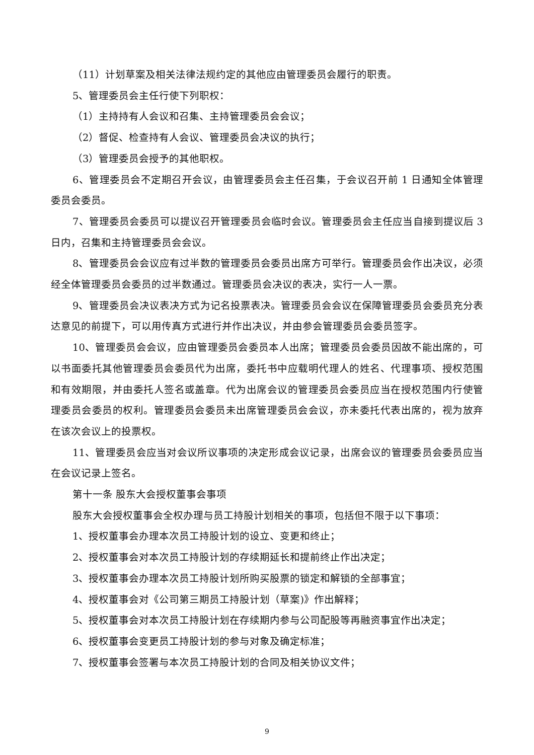（11）计划草案及相关法律法规约定的其他应由管理委员会履行的职责。
5、管理委员会主任行使下列职权：
（1）主持持有人会议和召集、主持管理委员会会议；
（2）督促、检查持有人会议、管理委员会决议的执行；
（3）管理委员会授予的其他职权。
6、管理委员会不定期召开会议，由管理委员会主任召集，于会议召开前 1 日通知全体管理委员会委员。
7、管理委员会委员可以提议召开管理委员会临时会议。管理委员会主任应当自接到提议后 3 日内，召集和主持管理委员会会议。
8、管理委员会会议应有过半数的管理委员会委员出席方可举行。管理委员会作出决议，必须经全体管理委员会委员的过半数通过。管理委员会决议的表决，实行一人一票。
9、管理委员会决议表决方式为记名投票表决。管理委员会会议在保障管理委员会委员充分表达意见的前提下，可以用传真方式进行并作出决议，并由参会管理委员会委员签字。
10、管理委员会会议，应由管理委员会委员本人出席；管理委员会委员因故不能出席的，可以书面委托其他管理委员会委员代为出席，委托书中应载明代理人的姓名、代理事项、授权范围和有效期限，并由委托人签名或盖章。代为出席会议的管理委员会委员应当在授权范围内行使管理委员会委员的权利。管理委员会委员未出席管理委员会会议，亦未委托代表出席的，视为放弃在该次会议上的投票权。
11、管理委员会应当对会议所议事项的决定形成会议记录，出席会议的管理委员会委员应当在会议记录上签名。
第十一条 股东大会授权董事会事项
股东大会授权董事会全权办理与员工持股计划相关的事项，包括但不限于以下事项：
1、授权董事会办理本次员工持股计划的设立、变更和终止；
2、授权董事会对本次员工持股计划的存续期延长和提前终止作出决定；
3、授权董事会办理本次员工持股计划所购买股票的锁定和解锁的全部事宜；
4、授权董事会对《公司第三期员工持股计划（草案)》作出解释；
5、授权董事会对本次员工持股计划在存续期内参与公司配股等再融资事宜作出决定；
6、授权董事会变更员工持股计划的参与对象及确定标准；
7、授权董事会签署与本次员工持股计划的合同及相关协议文件；
9